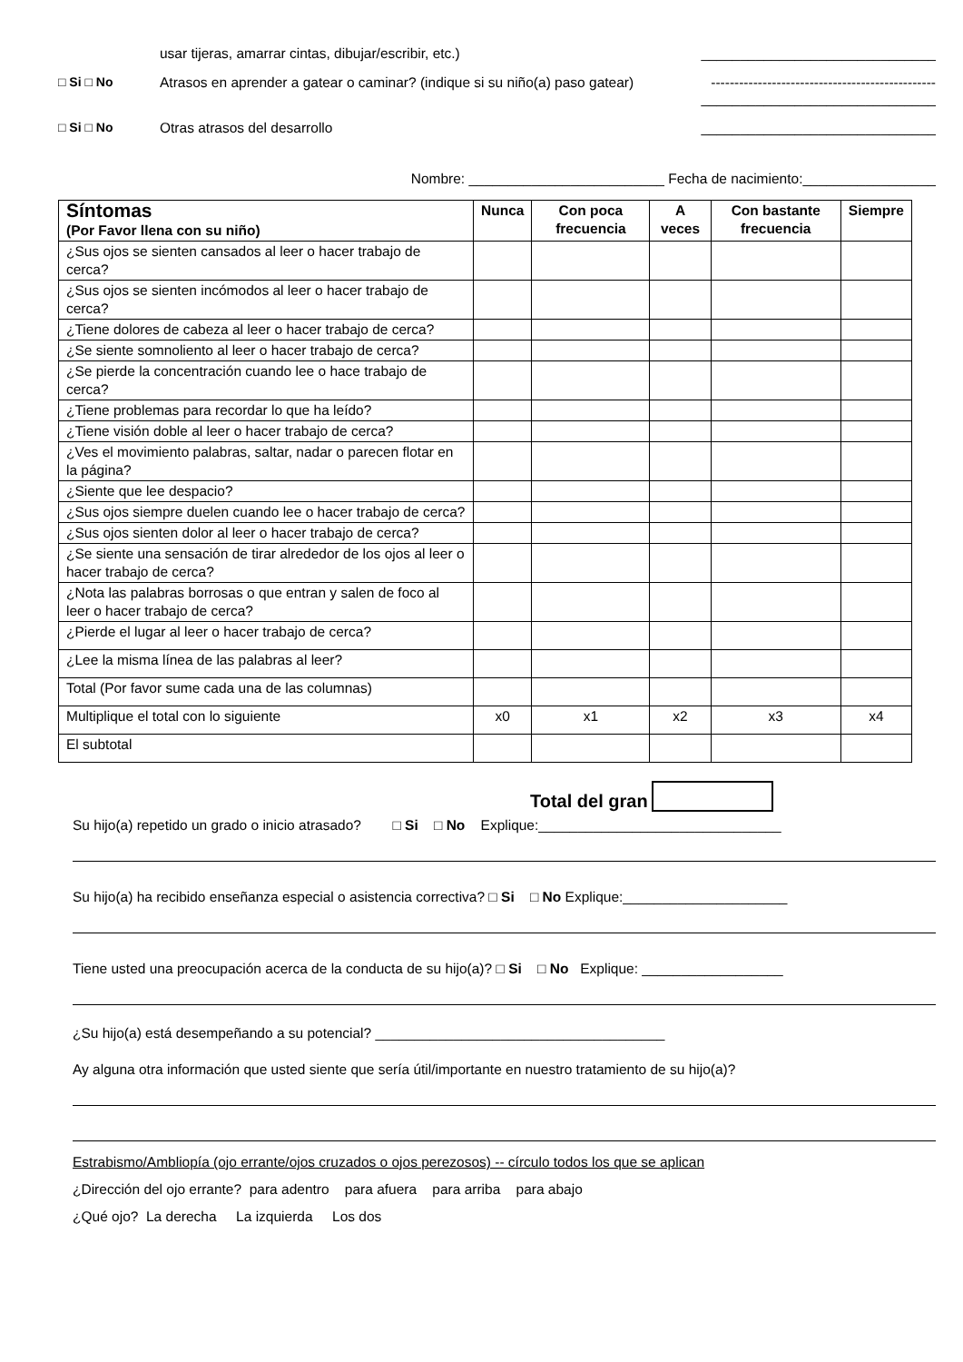usar tijeras, amarrar cintas, dibujar/escribir, etc.) ______________________________
□ Si □ No Atrasos en aprender a gatear o caminar? (indique si su niño(a) paso gatear)
------------------------------------------------
______________________________
□ Si □ No Otras atrasos del desarrollo ______________________________
Nombre: _________________________ Fecha de nacimiento:_________________
| Síntomas (Por Favor llena con su niño) | Nunca | Con poca frecuencia | A veces | Con bastante frecuencia | Siempre |
| --- | --- | --- | --- | --- | --- |
| ¿Sus ojos se sienten cansados al leer o hacer trabajo de cerca? | | | | | |
| ¿Sus ojos se sienten incómodos al leer o hacer trabajo de cerca? | | | | | |
| ¿Tiene dolores de cabeza al leer o hacer trabajo de cerca? | | | | | |
| ¿Se siente somnoliento al leer o hacer trabajo de cerca? | | | | | |
| ¿Se pierde la concentración cuando lee o hace trabajo de cerca? | | | | | |
| ¿Tiene problemas para recordar lo que ha leído? | | | | | |
| ¿Tiene visión doble al leer o hacer trabajo de cerca? | | | | | |
| ¿Ves el movimiento palabras, saltar, nadar o parecen flotar en la página? | | | | | |
| ¿Siente que lee despacio? | | | | | |
| ¿Sus ojos siempre duelen cuando lee o hacer trabajo de cerca? | | | | | |
| ¿Sus ojos sienten dolor al leer o hacer trabajo de cerca? | | | | | |
| ¿Se siente una sensación de tirar alrededor de los ojos al leer o hacer trabajo de cerca? | | | | | |
| ¿Nota las palabras borrosas o que entran y salen de foco al leer o hacer trabajo de cerca? | | | | | |
| ¿Pierde el lugar al leer o hacer trabajo de cerca? | | | | | |
| ¿Lee la misma línea de las palabras al leer? | | | | | |
| Total (Por favor sume cada una de las columnas) | | | | | |
| Multiplique el total con lo siguiente | x0 | x1 | x2 | x3 | x4 |
| El subtotal | | | | | |
Total del gran
Su hijo(a) repetido un grado o inicio atrasado? □ Si □ No Explique:_______________________________
Su hijo(a) ha recibido enseñanza especial o asistencia correctiva? □ Si □ No Explique:_____________________
Tiene usted una preocupación acerca de la conducta de su hijo(a)? □ Si □ No Explique: __________________
¿Su hijo(a) está desempeñando a su potencial? _____________________________________
Ay alguna otra información que usted siente que sería útil/importante en nuestro tratamiento de su hijo(a)?
Estrabismo/Ambliopía (ojo errante/ojos cruzados o ojos perezosos) -- círculo todos los que se aplican
¿Dirección del ojo errante? para adentro para afuera para arriba para abajo
¿Qué ojo? La derecha La izquierda Los dos